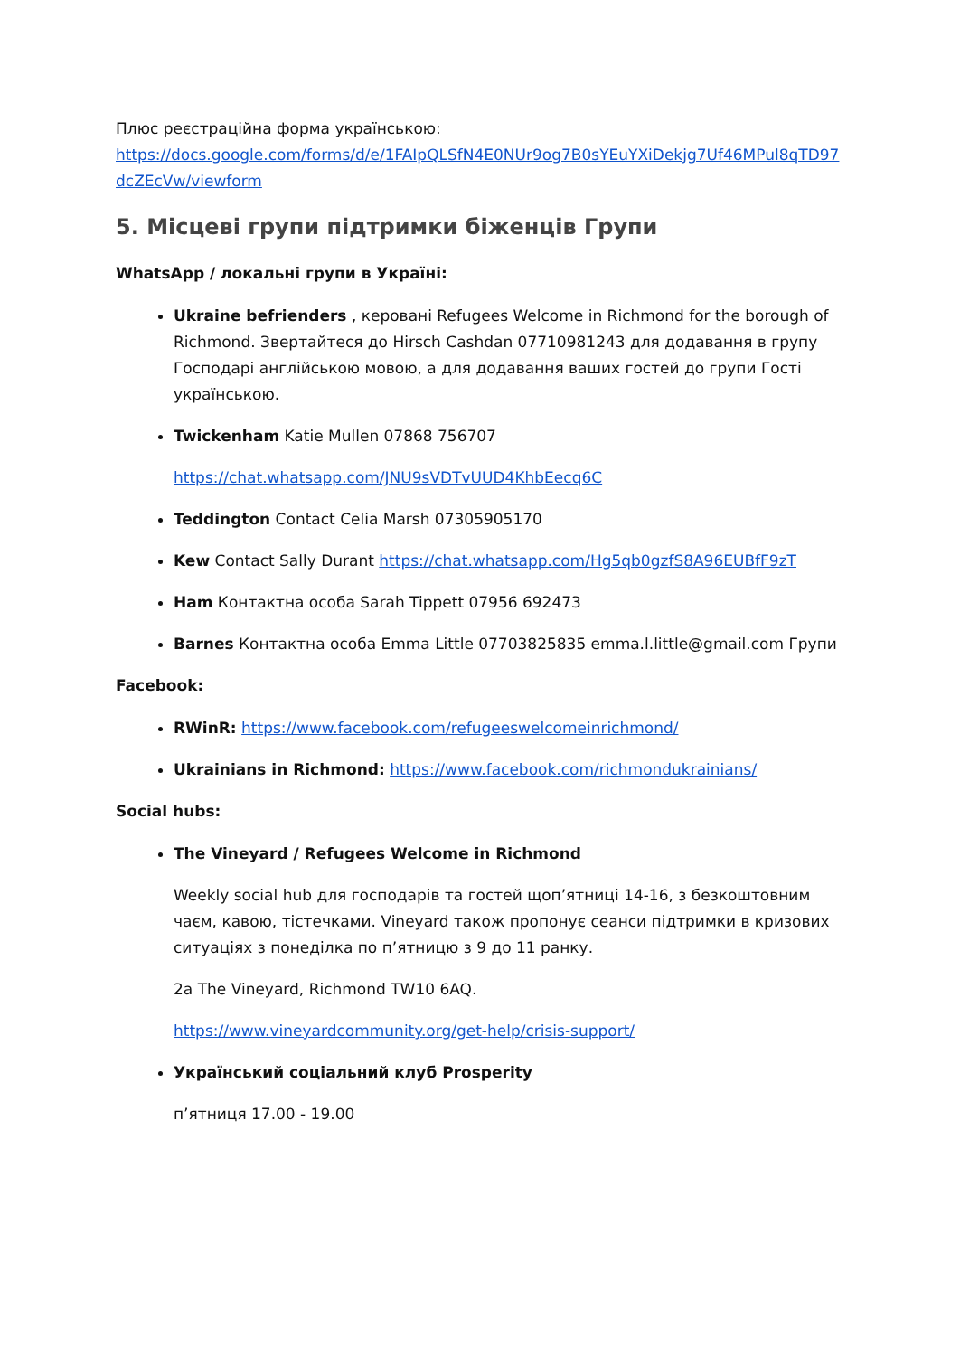Плюс реєстраційна форма українською:
https://docs.google.com/forms/d/e/1FAIpQLSfN4E0NUr9og7B0sYEuYXiDekjg7Uf46MPul8qTD97dcZEcVw/viewform
5. Місцеві групи підтримки біженців Групи
WhatsApp / локальні групи в Україні:
Ukraine befrienders , керовані Refugees Welcome in Richmond for the borough of Richmond. Звертайтеся до Hirsch Cashdan 07710981243 для додавання в групу Господарі англійською мовою, а для додавання ваших гостей до групи Гості українською.
Twickenham Katie Mullen 07868 756707
https://chat.whatsapp.com/JNU9sVDTvUUD4KhbEecq6C
Teddington Contact Celia Marsh 07305905170
Kew Contact Sally Durant https://chat.whatsapp.com/Hg5qb0gzfS8A96EUBfF9zT
Ham Контактна особа Sarah Tippett 07956 692473
Barnes Контактна особа Emma Little 07703825835 emma.l.little@gmail.com Групи
Facebook:
RWinR: https://www.facebook.com/refugeeswelcomeinrichmond/
Ukrainians in Richmond: https://www.facebook.com/richmondukrainians/
Social hubs:
The Vineyard / Refugees Welcome in Richmond
Weekly social hub для господарів та гостей щоп’ятниці 14-16, з безкоштовним чаєм, кавою, тістечками. Vineyard також пропонує сеанси підтримки в кризових ситуаціях з понеділка по п’ятницю з 9 до 11 ранку.
2a The Vineyard, Richmond TW10 6AQ.
https://www.vineyardcommunity.org/get-help/crisis-support/
Український соціальний клуб Prosperity
п’ятниця 17.00 - 19.00